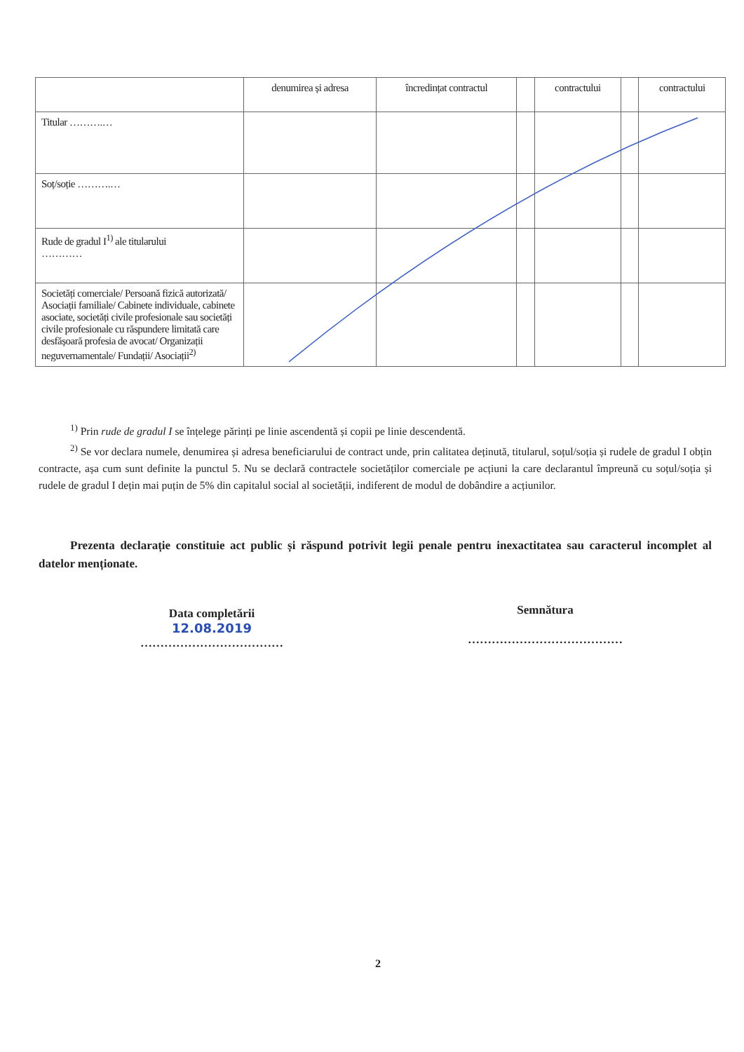| | denumirea și adresa | încredințat contractul | | contractului | | contractului |
| Titular ……….… | | | | | | |
| Soț/soție ……….… | | | | | | |
| Rude de gradul I<sup>1)</sup> ale titularului ………… | | | | | | |
| Societăți comerciale/ Persoană fizică autorizată/ Asociații familiale/ Cabinete individuale, cabinete asociate, societăți civile profesionale sau societăți civile profesionale cu răspundere limitată care desfășoară profesia de avocat/ Organizații neguvernamentale/ Fundații/ Asociații<sup>2)</sup> | | | | | | |
<sup>1)</sup> Prin rude de gradul I se înțelege părinți pe linie ascendentă și copii pe linie descendentă.
<sup>2)</sup> Se vor declara numele, denumirea și adresa beneficiarului de contract unde, prin calitatea deținută, titularul, soțul/soția și rudele de gradul I obțin contracte, așa cum sunt definite la punctul 5. Nu se declară contractele societăților comerciale pe acțiuni la care declarantul împreună cu soțul/soția și rudele de gradul I dețin mai puțin de 5% din capitalul social al societății, indiferent de modul de dobândire a acțiunilor.
Prezenta declarație constituie act public și răspund potrivit legii penale pentru inexactitatea sau caracterul incomplet al datelor menționate.
Data completării
12.08.2019
………………………………
Semnătura
…………………………………
2